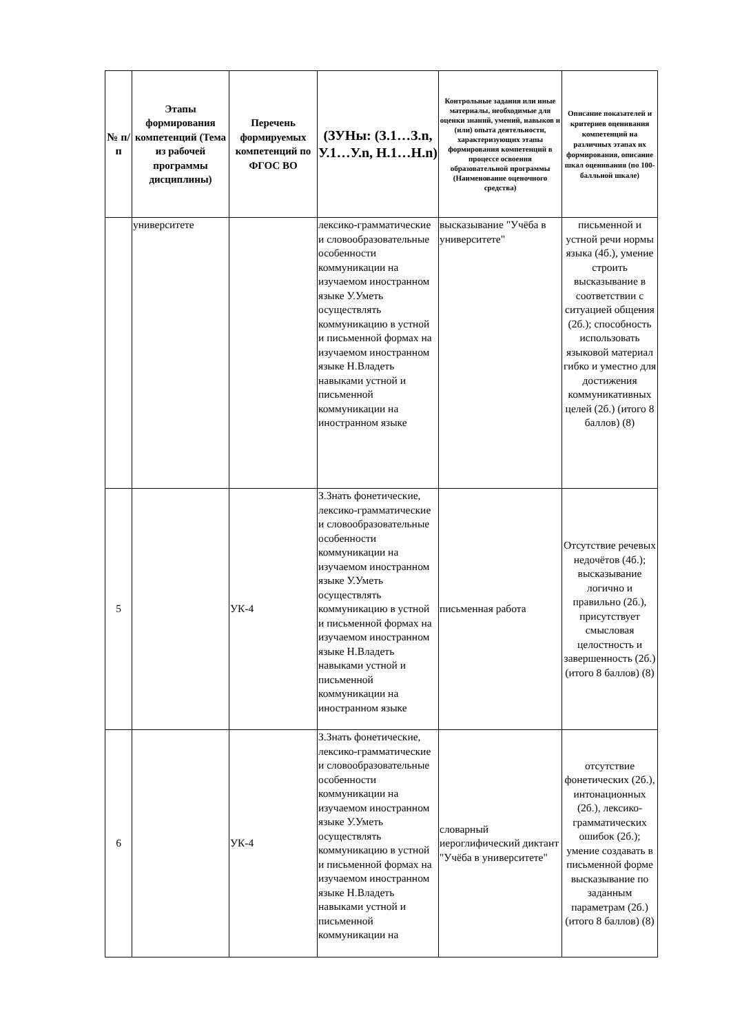| № п/п | Этапы формирования компетенций (Тема из рабочей программы дисциплины) | Перечень формируемых компетенций по ФГОС ВО | (ЗУНы: (З.1…З.n, У.1…У.n, Н.1…Н.n) | Контрольные задания или иные материалы, необходимые для оценки знаний, умений, навыков и (или) опыта деятельности, характеризующих этапы формирования компетенций в процессе освоения образовательной программы (Наименование оценочного средства) | Описание показателей и критериев оценивания компетенций на различных этапах их формирования, описание шкал оценивания (по 100-балльной шкале) |
| --- | --- | --- | --- | --- | --- |
| | университете | | лексико-грамматические и словообразовательные особенности коммуникации на изучаемом иностранном языке У.Уметь осуществлять коммуникацию в устной и письменной формах на изучаемом иностранном языке Н.Владеть навыками устной и письменной коммуникации на иностранном языке | высказывание "Учёба в университете" | письменной и устной речи нормы языка (4б.), умение строить высказывание в соответствии с ситуацией общения (2б.); способность использовать языковой материал гибко и уместно для достижения коммуникативных целей (2б.) (итого 8 баллов) (8) |
| 5 | | УК-4 | З.Знать фонетические, лексико-грамматические и словообразовательные особенности коммуникации на изучаемом иностранном языке У.Уметь осуществлять коммуникацию в устной и письменной формах на изучаемом иностранном языке Н.Владеть навыками устной и письменной коммуникации на иностранном языке | письменная работа | Отсутствие речевых недочётов (4б.); высказывание логично и правильно (2б.), присутствует смысловая целостность и завершенность (2б.) (итого 8 баллов) (8) |
| 6 | | УК-4 | З.Знать фонетические, лексико-грамматические и словообразовательные особенности коммуникации на изучаемом иностранном языке У.Уметь осуществлять коммуникацию в устной и письменной формах на изучаемом иностранном языке Н.Владеть навыками устной и письменной коммуникации на | словарный иероглифический диктант "Учёба в университете" | отсутствие фонетических (2б.), интонационных (2б.), лексико-грамматических ошибок (2б.); умение создавать в письменной форме высказывание по заданным параметрам (2б.) (итого 8 баллов) (8) |